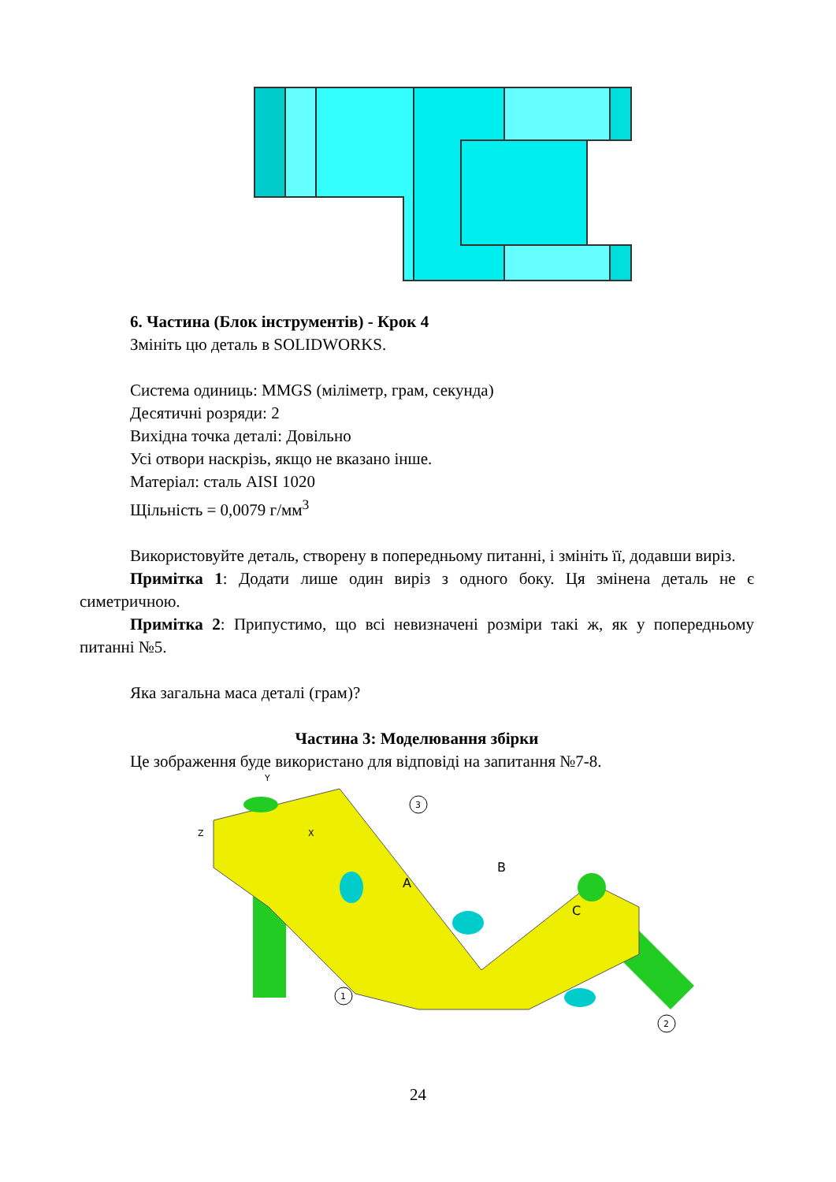6. Частина (Блок інструментів) - Крок 4
Змініть цю деталь в SOLIDWORKS.
Система одиниць: MMGS (міліметр, грам, секунда)
Десятичні розряди: 2
Вихідна точка деталі: Довільно
Усі отвори наскрізь, якщо не вказано інше.
Матеріал: сталь AISI 1020
Щільність = 0,0079 г/мм<sup>3</sup>
Використовуйте деталь, створену в попередньому питанні, і змініть її, додавши виріз.
Примітка 1: Додати лише один виріз з одного боку. Ця змінена деталь не є симетричною.
Примітка 2: Припустимо, що всі невизначені розміри такі ж, як у попередньому питанні №5.
Яка загальна маса деталі (грам)?
Частина 3: Моделювання збірки
Це зображення буде використано для відповіді на запитання №7-8.
Y
X
Z
A
B
C
3
1
2
24